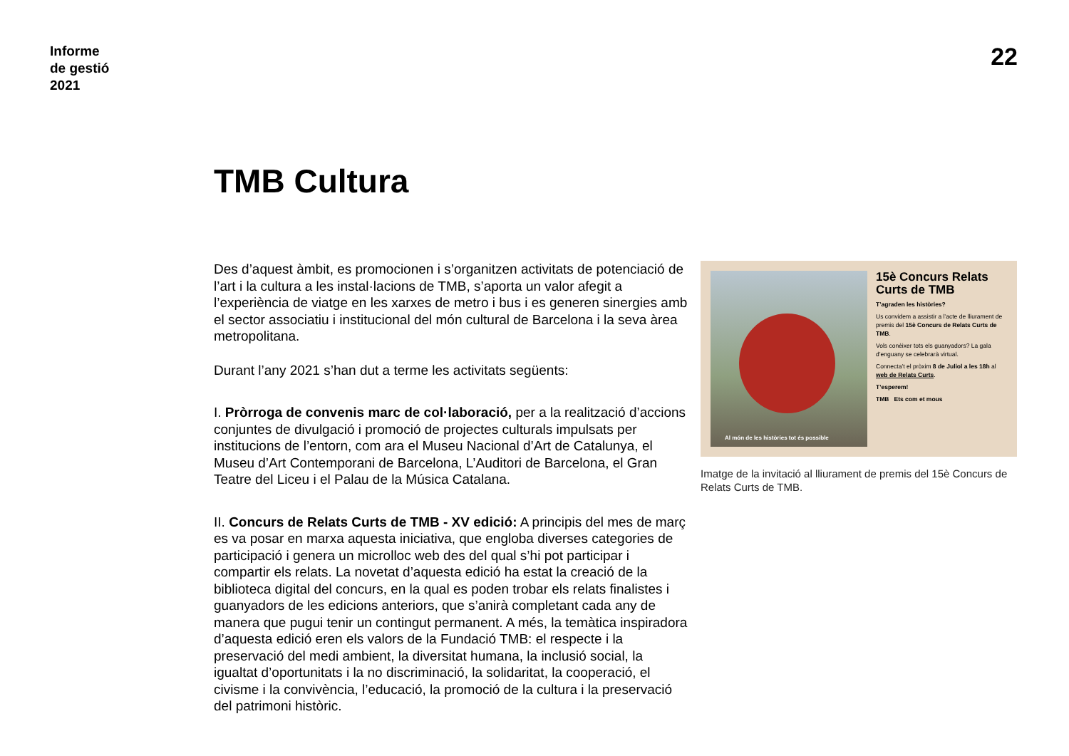Informe
de gestió
2021
22
TMB Cultura
Des d’aquest àmbit, es promocionen i s’organitzen activitats de potenciació de l’art i la cultura a les instal·lacions de TMB, s’aporta un valor afegit a l’experiència de viatge en les xarxes de metro i bus i es generen sinergies amb el sector associatiu i institucional del món cultural de Barcelona i la seva àrea metropolitana.
Durant l’any 2021 s’han dut a terme les activitats següents:
I. Pròrroga de convenis marc de col·laboració, per a la realització d’accions conjuntes de divulgació i promoció de projectes culturals impulsats per institucions de l’entorn, com ara el Museu Nacional d’Art de Catalunya, el Museu d’Art Contemporani de Barcelona, L’Auditori de Barcelona, el Gran Teatre del Liceu i el Palau de la Música Catalana.
II. Concurs de Relats Curts de TMB - XV edició: A principis del mes de març es va posar en marxa aquesta iniciativa, que engloba diverses categories de participació i genera un microlloc web des del qual s’hi pot participar i compartir els relats. La novetat d’aquesta edició ha estat la creació de la biblioteca digital del concurs, en la qual es poden trobar els relats finalistes i guanyadors de les edicions anteriors, que s’anirà completant cada any de manera que pugui tenir un contingut permanent. A més, la temàtica inspiradora d’aquesta edició eren els valors de la Fundació TMB: el respecte i la preservació del medi ambient, la diversitat humana, la inclusió social, la igualtat d’oportunitats i la no discriminació, la solidaritat, la cooperació, el civisme i la convivència, l’educació, la promoció de la cultura i la preservació del patrimoni històric.
Al món de les històries tot és possible
15è Concurs Relats Curts de TMB
T’agraden les històries?
Us convidem a assistir a l’acte de lliurament de premis del 15è Concurs de Relats Curts de TMB.
Vols conèixer tots els guanyadors? La gala d’enguany se celebrarà virtual.
Connecta’t el pròxim 8 de Juliol a les 18h al web de Relats Curts.
T’esperem!
TMB Ets com et mous
Imatge de la invitació al lliurament de premis del 15è Concurs de Relats Curts de TMB.